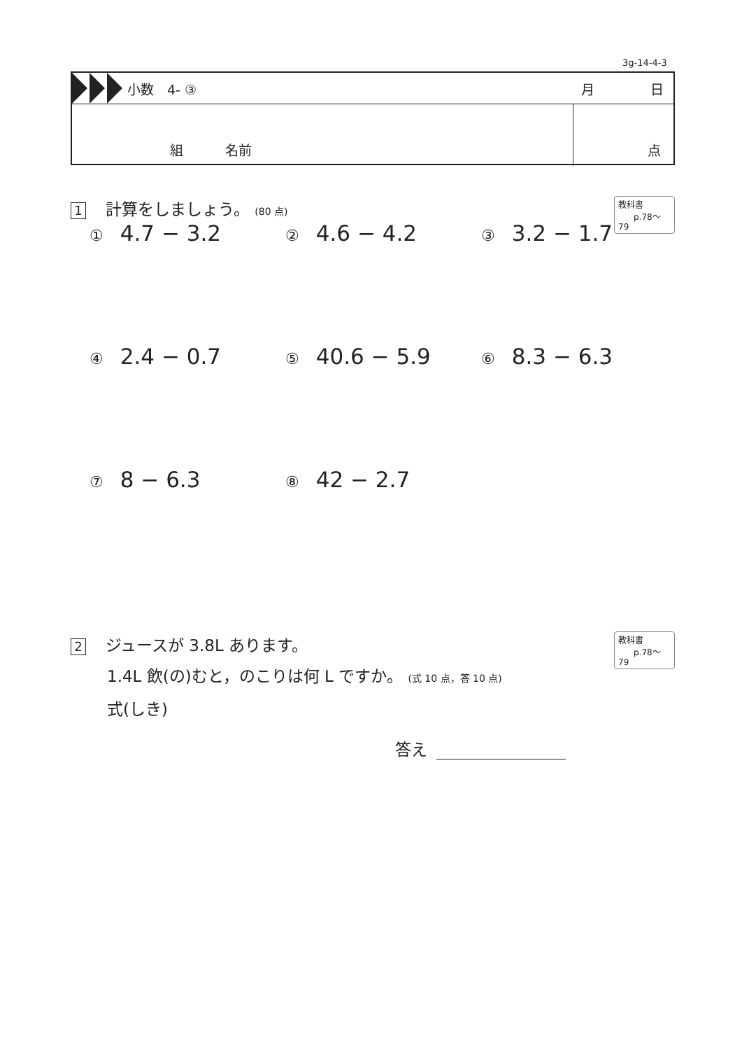3g-14-4-3
小数　4- ③ 月 日
組 名前 点
1 計算をしましょう。 (80 点)
教科書
p.78～79
① 4.7 − 3.2
② 4.6 − 4.2
③ 3.2 − 1.7
④ 2.4 − 0.7
⑤ 40.6 − 5.9
⑥ 8.3 − 6.3
⑦ 8 − 6.3
⑧ 42 − 2.7
2 ジュースが 3.8L あります。
1.4L 飲(の)むと，のこりは何 L ですか。 (式 10 点，答 10 点)
式(しき)
教科書
p.78～79
答え